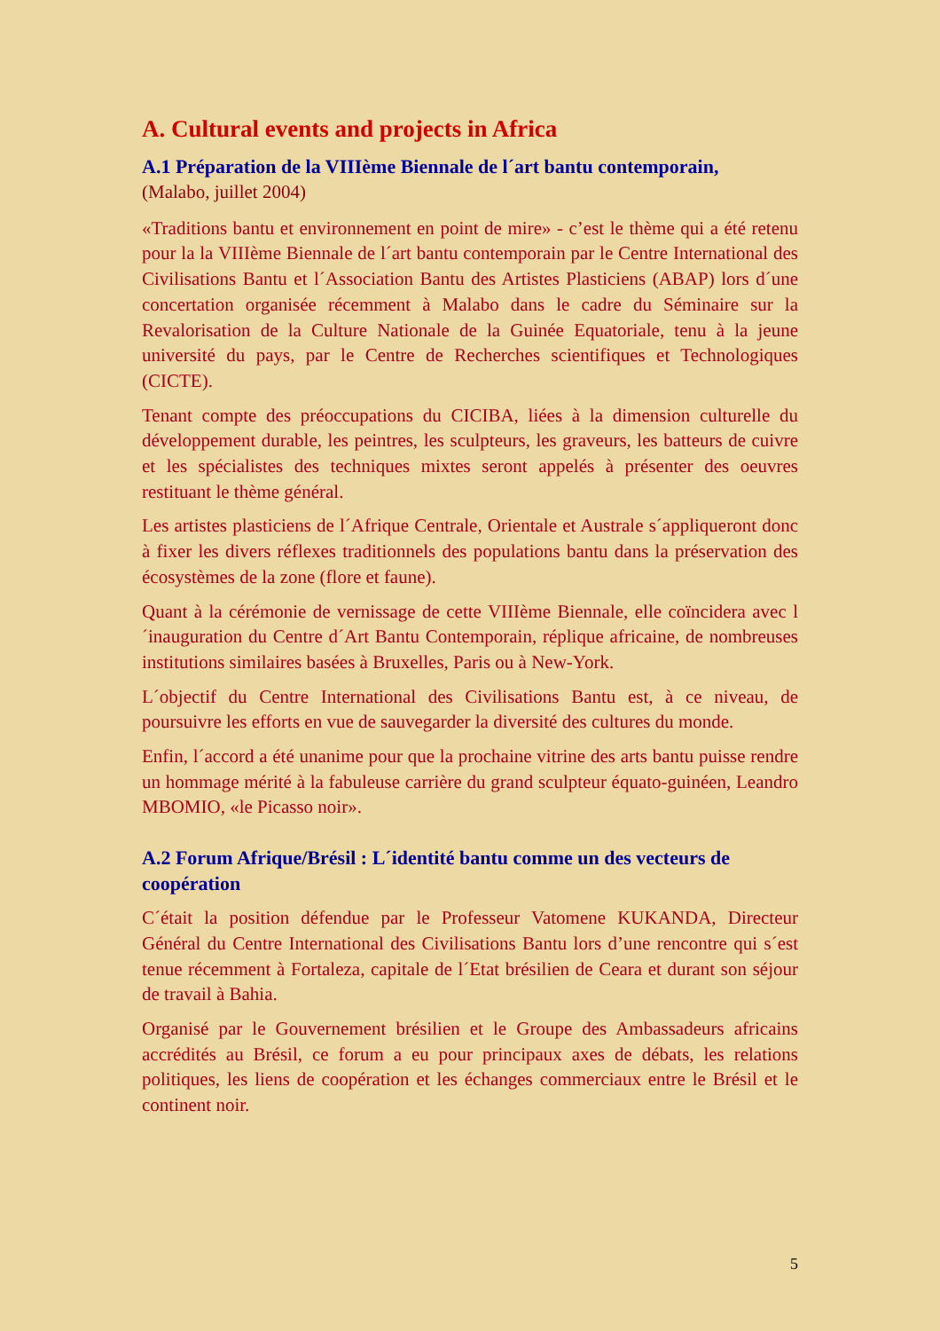A. Cultural events and projects in Africa
A.1 Préparation de la VIIIème Biennale de l´art bantu contemporain,
(Malabo, juillet 2004)
«Traditions bantu et environnement en point de mire» - c’est le thème qui a été retenu pour la la VIIIème Biennale de l´art bantu contemporain par le Centre International des Civilisations Bantu et l´Association Bantu des Artistes Plasticiens (ABAP) lors d´une concertation organisée récemment à Malabo dans le cadre du Séminaire sur la Revalorisation de la Culture Nationale de la Guinée Equatoriale, tenu à la jeune université du pays, par le Centre de Recherches scientifiques et Technologiques (CICTE).
Tenant compte des préoccupations du CICIBA, liées à la dimension culturelle du développement durable, les peintres, les sculpteurs, les graveurs, les batteurs de cuivre et les spécialistes des techniques mixtes seront appelés à présenter des oeuvres restituant le thème général.
Les artistes plasticiens de l´Afrique Centrale, Orientale et Australe s´appliqueront donc à fixer les divers réflexes traditionnels des populations bantu dans la préservation des écosystèmes de la zone (flore et faune).
Quant à la cérémonie de vernissage de cette VIIIème Biennale, elle coïncidera avec l´inauguration du Centre d´Art Bantu Contemporain, réplique africaine, de nombreuses institutions similaires basées à Bruxelles, Paris ou à New-York.
L´objectif du Centre International des Civilisations Bantu est, à ce niveau, de poursuivre les efforts en vue de sauvegarder la diversité des cultures du monde.
Enfin, l´accord a été unanime pour que la prochaine vitrine des arts bantu puisse rendre un hommage mérité à la fabuleuse carrière du grand sculpteur équato-guinéen, Leandro MBOMIO, «le Picasso noir».
A.2 Forum Afrique/Brésil : L´identité bantu comme un des vecteurs de coopération
C´était la position défendue par le Professeur Vatomene KUKANDA, Directeur Général du Centre International des Civilisations Bantu lors d’une rencontre qui s´est tenue récemment à Fortaleza, capitale de l´Etat brésilien de Ceara et durant son séjour de travail à Bahia.
Organisé par le Gouvernement brésilien et le Groupe des Ambassadeurs africains accrédités au Brésil, ce forum a eu pour principaux axes de débats, les relations politiques, les liens de coopération et les échanges commerciaux entre le Brésil et le continent noir.
5